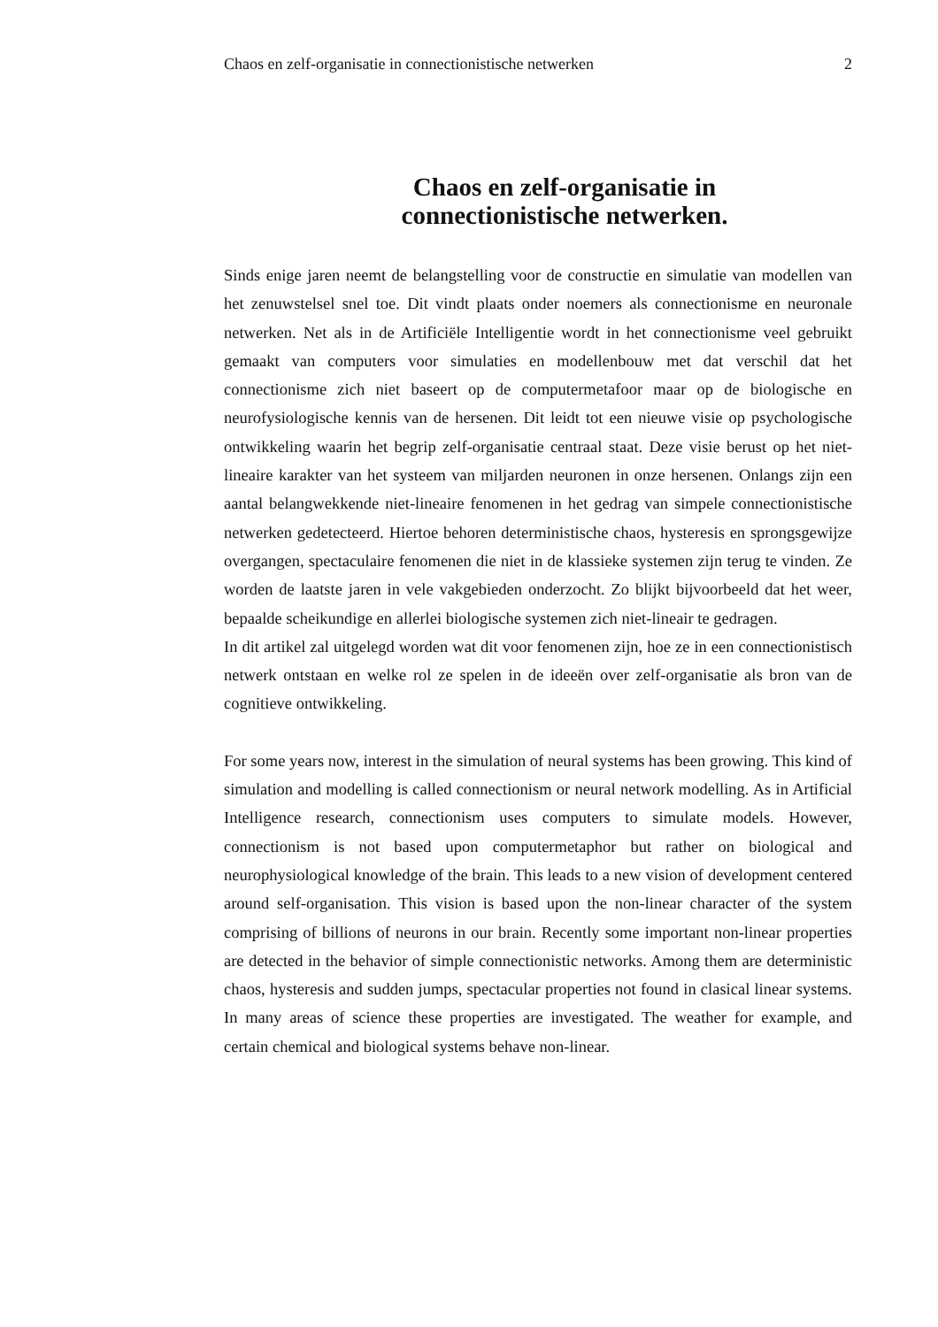Chaos en zelf-organisatie in connectionistische netwerken 2
Chaos en zelf-organisatie in
connectionistische netwerken.
Sinds enige jaren neemt de belangstelling voor de constructie en simulatie van modellen van het zenuwstelsel snel toe. Dit vindt plaats onder noemers als connectionisme en neuronale netwerken. Net als in de Artificiële Intelligentie wordt in het connectionisme veel gebruikt gemaakt van computers voor simulaties en modellenbouw met dat verschil dat het connectionisme zich niet baseert op de computermetafoor maar op de biologische en neurofysiologische kennis van de hersenen. Dit leidt tot een nieuwe visie op psychologische ontwikkeling waarin het begrip zelf-organisatie centraal staat. Deze visie berust op het niet-lineaire karakter van het systeem van miljarden neuronen in onze hersenen. Onlangs zijn een aantal belangwekkende niet-lineaire fenomenen in het gedrag van simpele connectionistische netwerken gedetecteerd. Hiertoe behoren deterministische chaos, hysteresis en sprongsgewijze overgangen, spectaculaire fenomenen die niet in de klassieke systemen zijn terug te vinden. Ze worden de laatste jaren in vele vakgebieden onderzocht. Zo blijkt bijvoorbeeld dat het weer, bepaalde scheikundige en allerlei biologische systemen zich niet-lineair te gedragen.
In dit artikel zal uitgelegd worden wat dit voor fenomenen zijn, hoe ze in een connectionistisch netwerk ontstaan en welke rol ze spelen in de ideeën over zelf-organisatie als bron van de cognitieve ontwikkeling.
For some years now, interest in the simulation of neural systems has been growing. This kind of simulation and modelling is called connectionism or neural network modelling. As in Artificial Intelligence research, connectionism uses computers to simulate models. However, connectionism is not based upon computermetaphor but rather on biological and neurophysiological knowledge of the brain. This leads to a new vision of development centered around self-organisation. This vision is based upon the non-linear character of the system comprising of billions of neurons in our brain. Recently some important non-linear properties are detected in the behavior of simple connectionistic networks. Among them are deterministic chaos, hysteresis and sudden jumps, spectacular properties not found in clasical linear systems. In many areas of science these properties are investigated. The weather for example, and certain chemical and biological systems behave non-linear.